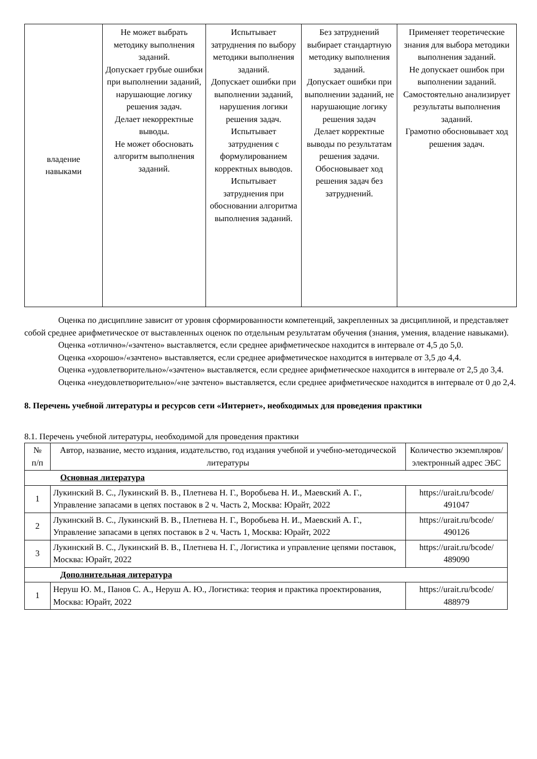| владение навыками | Не может выбрать методику выполнения заданий. Допускает грубые ошибки при выполнении заданий, нарушающие логику решения задач. Делает некорректные выводы. Не может обосновать алгоритм выполнения заданий. | Испытывает затруднения по выбору методики выполнения заданий. Допускает ошибки при выполнении заданий, нарушения логики решения задач. Испытывает затруднения с формулированием корректных выводов. Испытывает затруднения при обосновании алгоритма выполнения заданий. | Без затруднений выбирает стандартную методику выполнения заданий. Допускает ошибки при выполнении заданий, не нарушающие логику решения задач Делает корректные выводы по результатам решения задачи. Обосновывает ход решения задач без затруднений. | Применяет теоретические знания для выбора методики выполнения заданий. Не допускает ошибок при выполнении заданий. Самостоятельно анализирует результаты выполнения заданий. Грамотно обосновывает ход решения задач. |
Оценка по дисциплине зависит от уровня сформированности компетенций, закрепленных за дисциплиной, и представляет собой среднее арифметическое от выставленных оценок по отдельным результатам обучения (знания, умения, владение навыками).
Оценка «отлично»/«зачтено» выставляется, если среднее арифметическое находится в интервале от 4,5 до 5,0.
Оценка «хорошо»/«зачтено» выставляется, если среднее арифметическое находится в интервале от 3,5 до 4,4.
Оценка «удовлетворительно»/«зачтено» выставляется, если среднее арифметическое находится в интервале от 2,5 до 3,4.
Оценка «неудовлетворительно»/«не зачтено» выставляется, если среднее арифметическое находится в интервале от 0 до 2,4.
8. Перечень учебной литературы и ресурсов сети «Интернет», необходимых для проведения практики
8.1. Перечень учебной литературы, необходимой для проведения практики
| № п/п | Автор, название, место издания, издательство, год издания учебной и учебно-методической литературы | Количество экземпляров/электронный адрес ЭБС |
| --- | --- | --- |
| Основная литература | | |
| 1 | Лукинский В. С., Лукинский В. В., Плетнева Н. Г., Воробьева Н. И., Маевский А. Г., Управление запасами в цепях поставок в 2 ч. Часть 2, Москва: Юрайт, 2022 | https://urait.ru/bcode/ 491047 |
| 2 | Лукинский В. С., Лукинский В. В., Плетнева Н. Г., Воробьева Н. И., Маевский А. Г., Управление запасами в цепях поставок в 2 ч. Часть 1, Москва: Юрайт, 2022 | https://urait.ru/bcode/ 490126 |
| 3 | Лукинский В. С., Лукинский В. В., Плетнева Н. Г., Логистика и управление цепями поставок, Москва: Юрайт, 2022 | https://urait.ru/bcode/ 489090 |
| Дополнительная литература | | |
| 1 | Неруш Ю. М., Панов С. А., Неруш А. Ю., Логистика: теория и практика проектирования, Москва: Юрайт, 2022 | https://urait.ru/bcode/ 488979 |